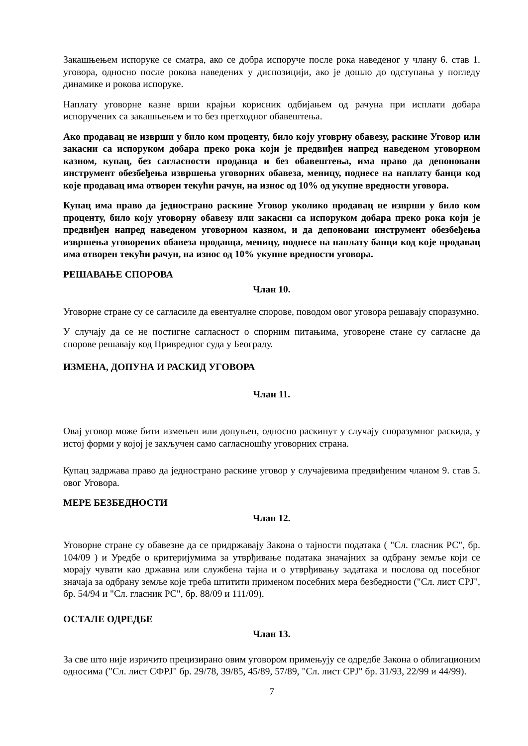Закашњењем испоруке се сматра, ако се добра испоруче после рока наведеног у члану 6. став 1. уговора, односно после рокова наведених у диспозицији, ако је дошло до одступања у погледу динамике и рокова испоруке.
Наплату уговорне казне врши крајњи корисник одбијањем од рачуна при исплати добара испоручених са закашњењем и то без претходног обавештења.
Ако продавац не изврши у било ком проценту, било коју уговрну обавезу, раскине Уговор или закасни са испоруком добара преко рока који је предвиђен напред наведеном уговорном казном, купац, без сагласности продавца и без обавештења, има право да депоновани инструмент обезбеђења извршења уговорних обавеза, меницу, поднесе на наплату банци код које продавац има отворен текући рачун, на износ од 10% од укупне вредности уговора.
Купац има право да једнострано раскине Уговор уколико продавац не изврши у било ком проценту, било коју уговорну обавезу или закасни са испоруком добара преко рока који је предвиђен напред наведеном уговорном казном, и да депоновани инструмент обезбеђења извршења уговорених обавеза продавца, меницу, поднесе на наплату банци код које продавац има отворен текући рачун, на износ од 10% укупне вредности уговора.
РЕШАВАЊЕ СПОРОВА
Члан 10.
Уговорне стране су се сагласиле да евентуалне спорове, поводом овог уговора решавају споразумно.
У случају да се не постигне сагласност о спорним питањима, уговорене стане су сагласне да спорове решавају код Привредног суда у Београду.
ИЗМЕНА, ДОПУНА И РАСКИД УГОВОРА
Члан 11.
Овај уговор може бити измењен или допуњен, односно раскинут у случају споразумног раскида, у истој форми у којој је закључен само сагласношћу уговорних страна.
Купац задржава право да једнострано раскине уговор у случајевима предвиђеним чланом 9. став 5. овог Уговора.
МЕРЕ БЕЗБЕДНОСТИ
Члан 12.
Уговорне стране су обавезне да се придржавају Закона о тајности података ( "Сл. гласник РС", бр. 104/09 ) и Уредбе о критеријумима за утврђивање података значајних за одбрану земље који се морају чувати као државна или службена тајна и о утврђивању задатака и послова од посебног значаја за одбрану земље које треба штитити применом посебних мера безбедности ("Сл. лист СРЈ", бр. 54/94 и "Сл. гласник РС", бр. 88/09 и 111/09).
ОСТАЛЕ ОДРЕДБЕ
Члан 13.
За све што није изричито прецизирано овим уговором примењују се одредбе Закона о облигационим односима ("Сл. лист СФРЈ" бр. 29/78, 39/85, 45/89, 57/89, "Сл. лист СРЈ" бр. 31/93, 22/99 и 44/99).
7